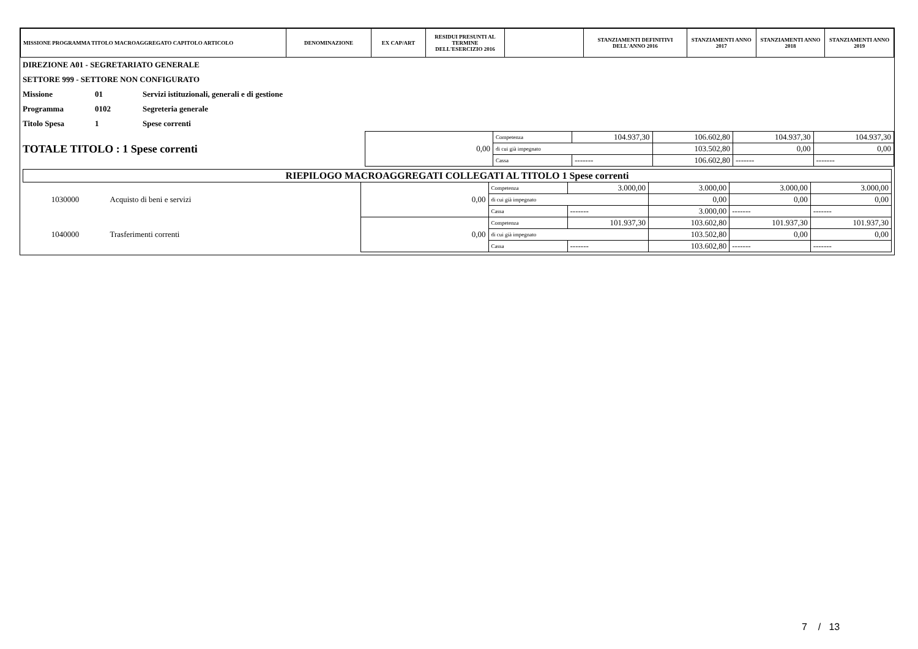| MISSIONE PROGRAMMA TITOLO MACROAGGREGATO CAPITOLO ARTICOLO | DENOMINAZIONE | EX CAP/ART | RESIDUI PRESUNTI AL TERMINE DELL'ESERCIZIO 2016 | | STANZIAMENTI DEFINITIVI DELL'ANNO 2016 | STANZIAMENTI ANNO 2017 | STANZIAMENTI ANNO 2018 | STANZIAMENTI ANNO 2019 |
| --- | --- | --- | --- | --- | --- | --- | --- | --- |
| DIREZIONE A01 - SEGRETARIATO GENERALE | | |
| SETTORE 999 - SETTORE NON CONFIGURATO | | |
| Missione | 01 | Servizi istituzionali, generali e di gestione |
| Programma | 0102 | Segreteria generale |
| Titolo Spesa | 1 | Spese correnti |
| TOTALE TITOLO : 1 Spese correnti | 0,00 | Competenza | 104.937,30 | 106.602,80 | 104.937,30 | 104.937,30 |
| | | di cui già impegnato | | 103.502,80 | 0,00 | 0,00 |
| | | Cassa | ------- | 106.602,80 | ------- | ------- |
| RIEPILOGO MACROAGGREGATI COLLEGATI AL TITOLO 1 Spese correnti | | | | | | | |
| 1030000 | Acquisto di beni e servizi | 0,00 | Competenza | 3.000,00 | 3.000,00 | 3.000,00 | 3.000,00 |
| | | | di cui già impegnato | | 0,00 | 0,00 | 0,00 |
| | | | Cassa | ------- | 3.000,00 | ------- | ------- |
| 1040000 | Trasferimenti correnti | 0,00 | Competenza | 101.937,30 | 103.602,80 | 101.937,30 | 101.937,30 |
| | | | di cui già impegnato | | 103.502,80 | 0,00 | 0,00 |
| | | | Cassa | ------- | 103.602,80 | ------- | ------- |
7 / 13